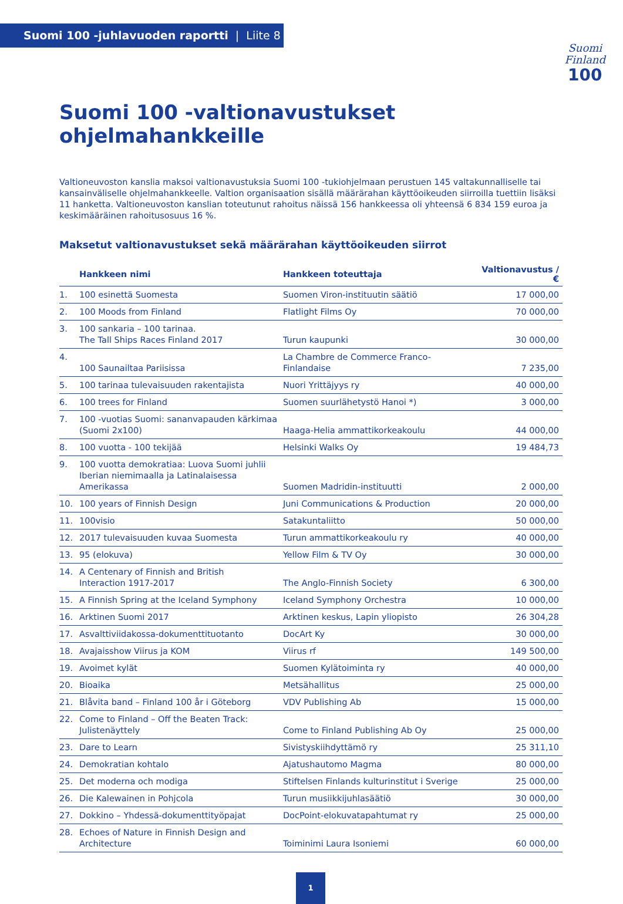Suomi 100 -juhlavuoden raportti | Liite 8
Suomi
Finland
100
Suomi 100 -valtionavustukset ohjelmahankkeille
Valtioneuvoston kanslia maksoi valtionavustuksia Suomi 100 -tukiohjelmaan perustuen 145 valtakunnalliselle tai kansain­väliselle ohjelmahankkeelle. Valtion organisaation sisällä määrärahan käyttöoikeuden siirroilla tuettiin lisäksi 11 hanketta. Valtioneuvoston kanslian toteutunut rahoitus näissä 156 hankkeessa oli yhteensä 6 834 159 euroa ja keskimääräinen rahoitusosuus 16 %.
Maksetut valtionavustukset sekä määrärahan käyttöoikeuden siirrot
| | Hankkeen nimi | Hankkeen toteuttaja | Valtionavustus / € |
| --- | --- | --- | --- |
| 1. | 100 esinettä Suomesta | Suomen Viron-instituutin säätiö | 17 000,00 |
| 2. | 100 Moods from Finland | Flatlight Films Oy | 70 000,00 |
| 3. | 100 sankaria – 100 tarinaa. The Tall Ships Races Finland 2017 | Turun kaupunki | 30 000,00 |
| 4. | 100 Saunailtaa Pariisissa | La Chambre de Commerce Franco-Finlandaise | 7 235,00 |
| 5. | 100 tarinaa tulevaisuuden rakentajista | Nuori Yrittäjyys ry | 40 000,00 |
| 6. | 100 trees for Finland | Suomen suurlähetystö Hanoi *) | 3 000,00 |
| 7. | 100 -vuotias Suomi: sananvapauden kärkimaa (Suomi 2x100) | Haaga-Helia ammattikorkeakoulu | 44 000,00 |
| 8. | 100 vuotta - 100 tekijää | Helsinki Walks Oy | 19 484,73 |
| 9. | 100 vuotta demokratiaa: Luova Suomi juhlii Iberian niemimaalla ja Latinalaisessa Amerikassa | Suomen Madridin-instituutti | 2 000,00 |
| 10. | 100 years of Finnish Design | Juni Communications & Production | 20 000,00 |
| 11. | 100visio | Satakuntaliitto | 50 000,00 |
| 12. | 2017 tulevaisuuden kuvaa Suomesta | Turun ammattikorkeakoulu ry | 40 000,00 |
| 13. | 95 (elokuva) | Yellow Film & TV Oy | 30 000,00 |
| 14. | A Centenary of Finnish and British Interaction 1917-2017 | The Anglo-Finnish Society | 6 300,00 |
| 15. | A Finnish Spring at the Iceland Symphony | Iceland Symphony Orchestra | 10 000,00 |
| 16. | Arktinen Suomi 2017 | Arktinen keskus, Lapin yliopisto | 26 304,28 |
| 17. | Asvalttiviidakossa-dokumenttituotanto | DocArt Ky | 30 000,00 |
| 18. | Avajaisshow Viirus ja KOM | Viirus rf | 149 500,00 |
| 19. | Avoimet kylät | Suomen Kylätoiminta ry | 40 000,00 |
| 20. | Bioaika | Metsähallitus | 25 000,00 |
| 21. | Blåvita band – Finland 100 år i Göteborg | VDV Publishing Ab | 15 000,00 |
| 22. | Come to Finland – Off the Beaten Track: Julistenäyttely | Come to Finland Publishing Ab Oy | 25 000,00 |
| 23. | Dare to Learn | Sivistyskiihdyttämö ry | 25 311,10 |
| 24. | Demokratian kohtalo | Ajatushautomo Magma | 80 000,00 |
| 25. | Det moderna och modiga | Stiftelsen Finlands kulturinstitut i Sverige | 25 000,00 |
| 26. | Die Kalewainen in Pohjcola | Turun musiikkijuhlasäätiö | 30 000,00 |
| 27. | Dokkino – Yhdessä-dokumenttityöpajat | DocPoint-elokuvatapahtumat ry | 25 000,00 |
| 28. | Echoes of Nature in Finnish Design and Architecture | Toiminimi Laura Isoniemi | 60 000,00 |
1